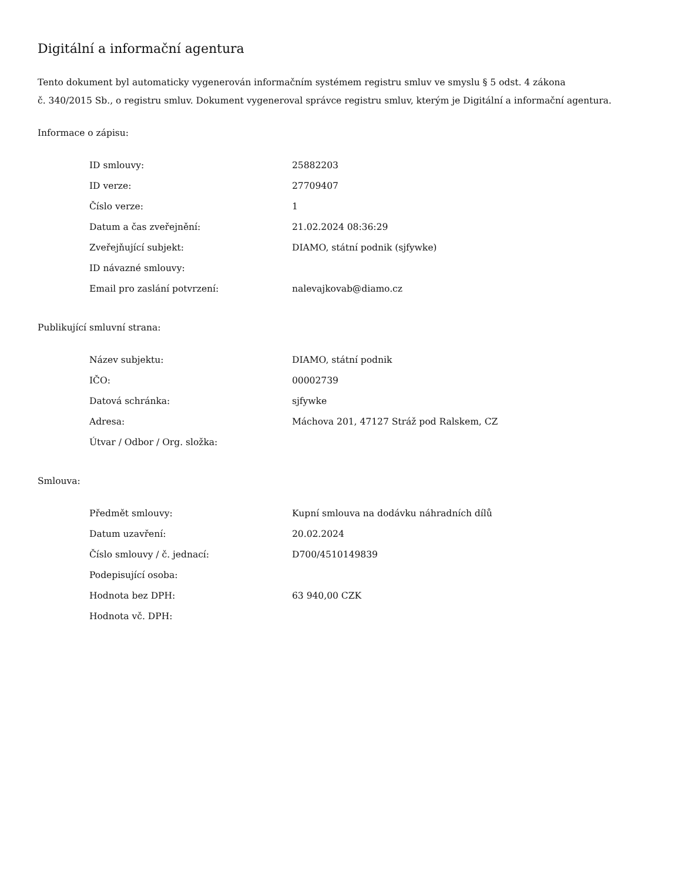Digitální a informační agentura
Tento dokument byl automaticky vygenerován informačním systémem registru smluv ve smyslu § 5 odst. 4 zákona
č. 340/2015 Sb., o registru smluv. Dokument vygeneroval správce registru smluv, kterým je Digitální a informační agentura.
Informace o zápisu:
| ID smlouvy: | 25882203 |
| ID verze: | 27709407 |
| Číslo verze: | 1 |
| Datum a čas zveřejnění: | 21.02.2024 08:36:29 |
| Zveřejňující subjekt: | DIAMO, státní podnik (sjfywke) |
| ID návazné smlouvy: | |
| Email pro zaslání potvrzení: | nalevajkovab@diamo.cz |
Publikující smluvní strana:
| Název subjektu: | DIAMO, státní podnik |
| IČO: | 00002739 |
| Datová schránka: | sjfywke |
| Adresa: | Máchova 201, 47127 Stráž pod Ralskem, CZ |
| Útvar / Odbor / Org. složka: | |
Smlouva:
| Předmět smlouvy: | Kupní smlouva na dodávku náhradních dílů |
| Datum uzavření: | 20.02.2024 |
| Číslo smlouvy / č. jednací: | D700/4510149839 |
| Podepisující osoba: | |
| Hodnota bez DPH: | 63 940,00 CZK |
| Hodnota vč. DPH: | |